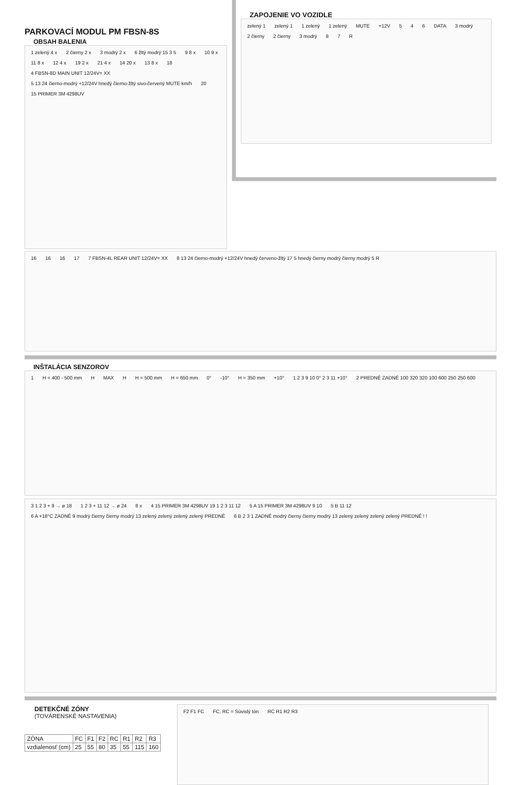PARKOVACÍ MODUL PM FBSN-8S
OBSAH BALENIA
1 zelený 4 x 2 čierny 2 x 3 modrý 2 x 6 žltý modrý 15 3 5 9 8 x 10 9 x 11 8 x 12 4 x 19 2 x 21 4 x 14 20 x 13 8 x 18 4 FBSN-8D MAIN UNIT 12/24V= XX 5 13 24 čierno-modrý +12/24V hnedý čierno-žltý sivo-červený MUTE km/h 20 15 PRIMER 3M 4298UV
ZAPOJENIE VO VOZIDLE
zelený 1 zelený 1 1 zelený 1 zelený MUTE +12V 5 4 6 DATA 3 modrý 2 čierny 2 čierny 3 modrý 8 7 R
16 16 16 17 7 FBSN-4L REAR UNIT 12/24V= XX 8 13 24 čierno-modrý +12/24V hnedý červeno-žltý 17 5 hnedý čierny modrý čierny modrý 5 R
INŠTALÁCIA SENZOROV
1 H = 400 - 500 mm H MAX H H = 500 mm H = 650 mm 0° -10° H = 350 mm +10° 1 2 3 9 10 0° 2 3 11 +10° 2 PREDNÉ ZADNÉ 100 320 320 100 600 250 250 600
3 1 2 3 + 9 → ø 18 1 2 3 + 11 12 → ø 24 8 x 4 15 PRIMER 3M 4298UV 19 1 2 3 11 12 5 A 15 PRIMER 3M 4298UV 9 10 5 B 11 12 6 A +18°C ZADNÉ 9 modrý čierny čierny modrý 13 zelený zelený zelený zelený PREDNÉ 6 B 2 3 1 ZADNÉ modrý čierny čierny modrý 13 zelený zelený zelený zelený PREDNÉ ! !
DETEKČNÉ ZÓNY
(TOVÁRENSKÉ NASTAVENIA)
| ZÓNA | FC | F1 | F2 | RC | R1 | R2 | R3 |
| vzdialenosť (cm) | 25 | 55 | 80 | 35 | 55 | 115 | 160 |
F2 F1 FC FC, RC = Súvislý tón RC R1 R2 R3